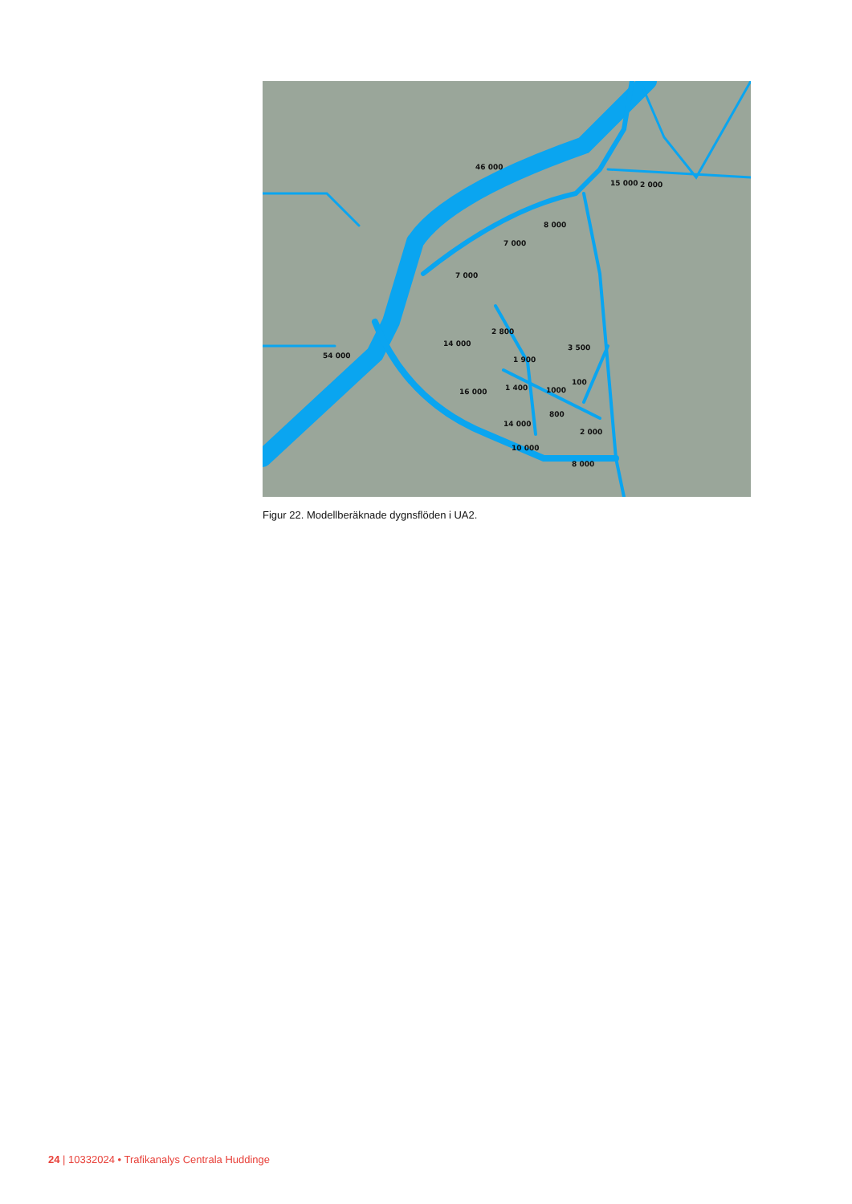46 000
54 000
7 000
8 000
15 000
2 000
3 500
16 000
14 000
10 000
8 000
2 000
800
1000
100
1 400
1 900
2 800
14 000
7 000
Figur 22. Modellberäknade dygnsflöden i UA2.
24 | 10332024 • Trafikanalys Centrala Huddinge